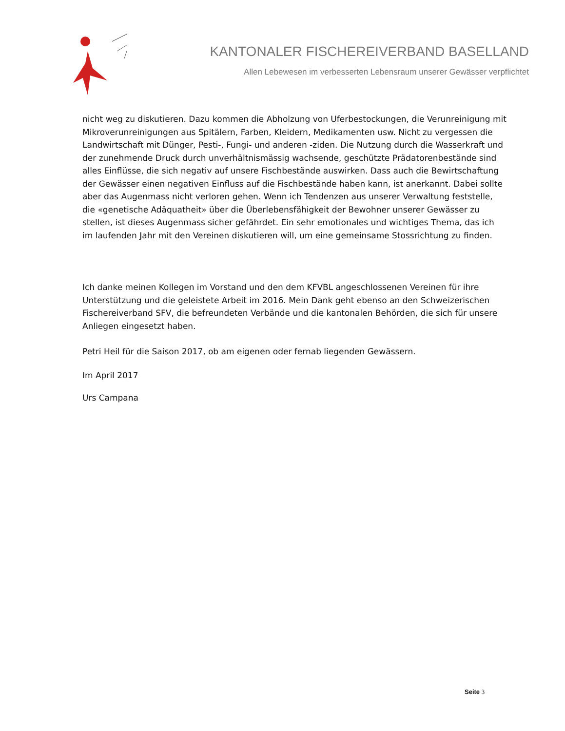KANTONALER FISCHEREIVERBAND BASELLAND
Allen Lebewesen im verbesserten Lebensraum unserer Gewässer verpflichtet
nicht weg zu diskutieren. Dazu kommen die Abholzung von Uferbestockungen, die Verunreinigung mit Mikroverunreinigungen aus Spitälern, Farben, Kleidern, Medikamenten usw. Nicht zu vergessen die Landwirtschaft mit Dünger, Pesti-, Fungi- und anderen -ziden. Die Nutzung durch die Wasserkraft und der zunehmende Druck durch unverhältnismässig wachsende, geschützte Prädatorenbestände sind alles Einflüsse, die sich negativ auf unsere Fischbestände auswirken. Dass auch die Bewirtschaftung der Gewässer einen negativen Einfluss auf die Fischbestände haben kann, ist anerkannt. Dabei sollte aber das Augenmass nicht verloren gehen. Wenn ich Tendenzen aus unserer Verwaltung feststelle, die «genetische Adäquatheit» über die Überlebensfähigkeit der Bewohner unserer Gewässer zu stellen, ist dieses Augenmass sicher gefährdet. Ein sehr emotionales und wichtiges Thema, das ich im laufenden Jahr mit den Vereinen diskutieren will, um eine gemeinsame Stossrichtung zu finden.
Ich danke meinen Kollegen im Vorstand und den dem KFVBL angeschlossenen Vereinen für ihre Unterstützung und die geleistete Arbeit im 2016. Mein Dank geht ebenso an den Schweizerischen Fischereiverband SFV, die befreundeten Verbände und die kantonalen Behörden, die sich für unsere Anliegen eingesetzt haben.
Petri Heil für die Saison 2017, ob am eigenen oder fernab liegenden Gewässern.
Im April 2017
Urs Campana
Seite 3